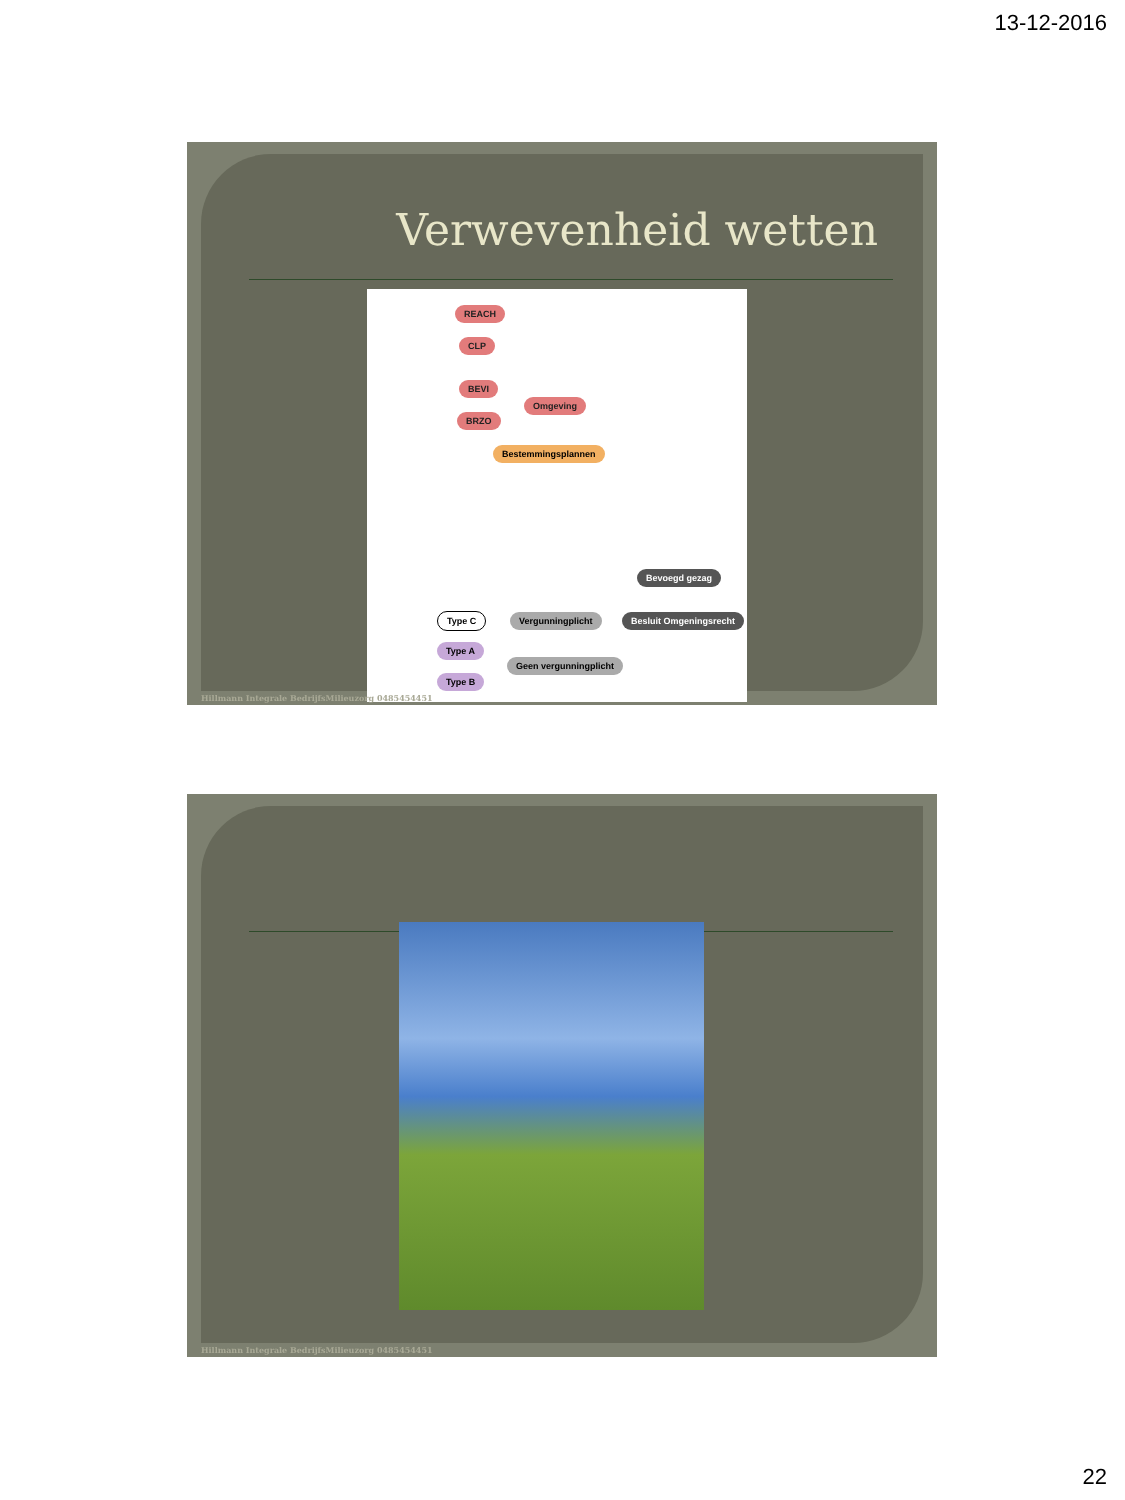13-12-2016
Verwevenheid wetten
REACH
CLP
BEVI
Omgeving
BRZO
Bestemmingsplannen
Bevoegd gezag
Type C Vergunningplicht Besluit Omgeningsrecht
Type A
Geen vergunningplicht
Type B
Hillmann Integrale BedrijfsMilieuzorg 0485454451
Hillmann Integrale BedrijfsMilieuzorg 0485454451
22